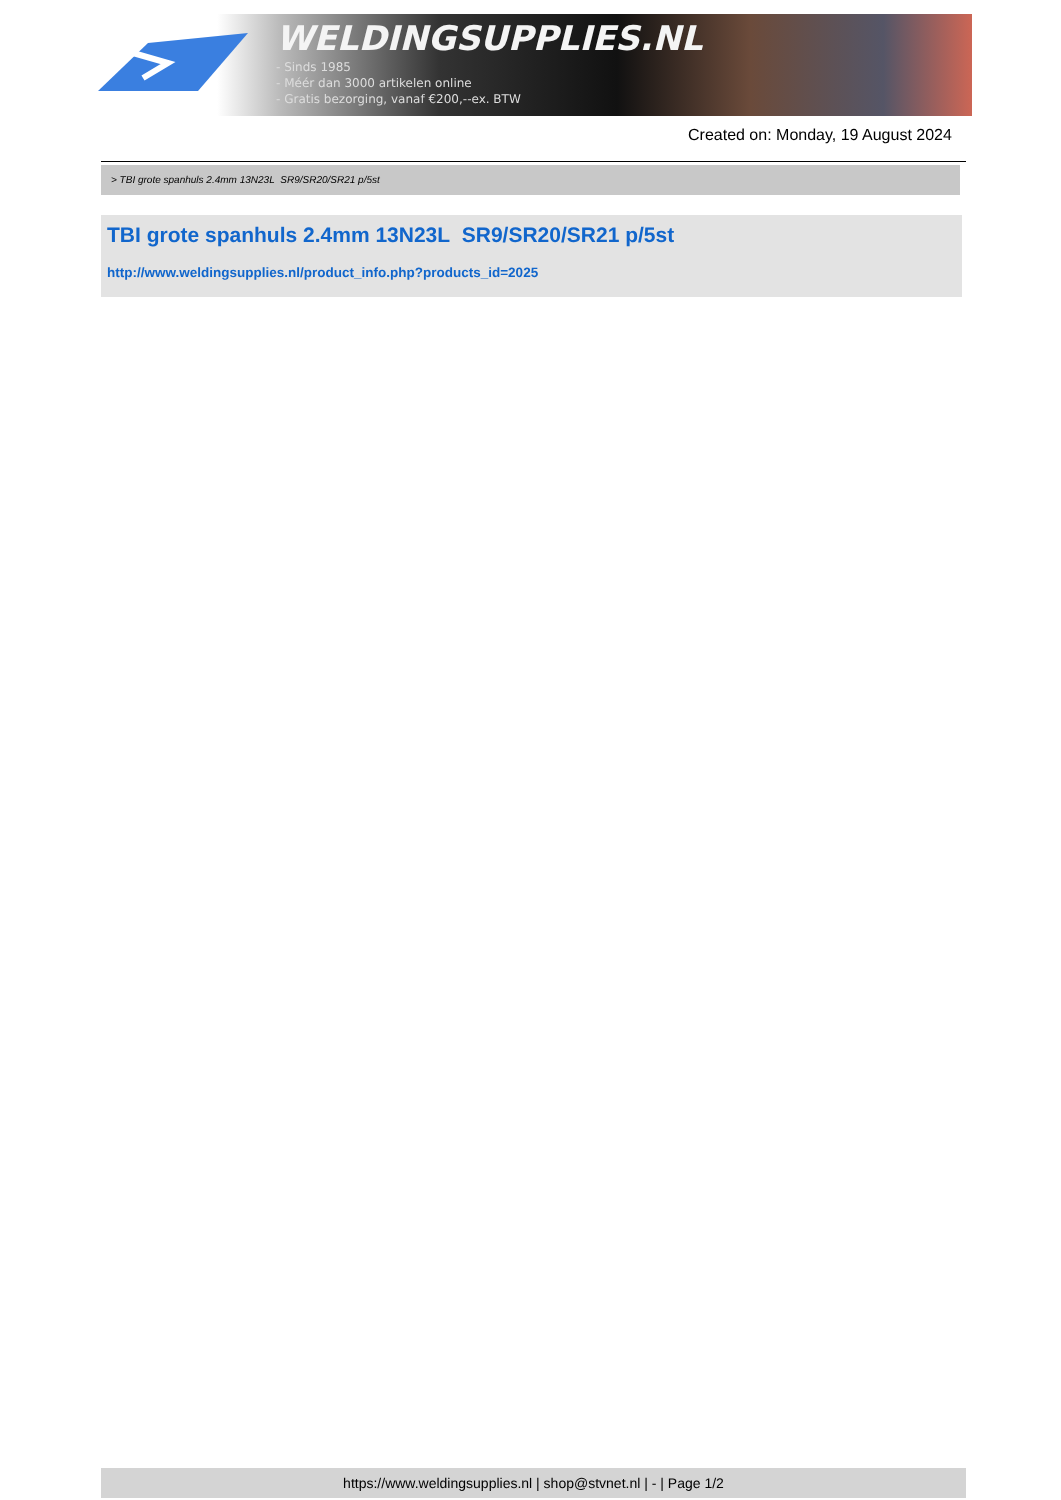WELDINGSUPPLIES.NL
- Sinds 1985
- Méér dan 3000 artikelen online
- Gratis bezorging, vanaf €200,--ex. BTW
Created on: Monday, 19 August 2024
> TBI grote spanhuls 2.4mm 13N23L SR9/SR20/SR21 p/5st
TBI grote spanhuls 2.4mm 13N23L SR9/SR20/SR21 p/5st
http://www.weldingsupplies.nl/product_info.php?products_id=2025
https://www.weldingsupplies.nl | shop@stvnet.nl | - | Page 1/2